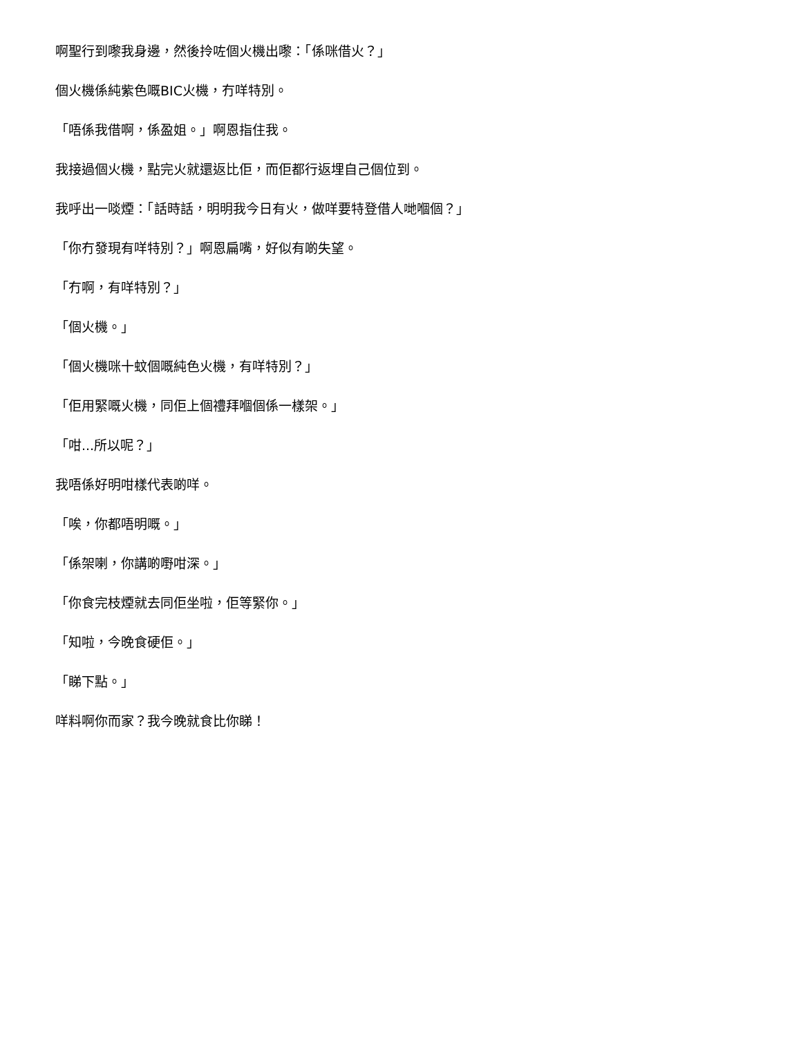啊聖行到嚟我身邊，然後拎咗個火機出嚟：「係咪借火？」
個火機係純紫色嘅BIC火機，冇咩特別。
「唔係我借啊，係盈姐。」啊恩指住我。
我接過個火機，點完火就還返比佢，而佢都行返埋自己個位到。
我呼出一啖煙：「話時話，明明我今日有火，做咩要特登借人哋嗰個？」
「你冇發現有咩特別？」啊恩扁嘴，好似有啲失望。
「冇啊，有咩特別？」
「個火機。」
「個火機咪十蚊個嘅純色火機，有咩特別？」
「佢用緊嘅火機，同佢上個禮拜嗰個係一樣架。」
「咁...所以呢？」
我唔係好明咁樣代表啲咩。
「唉，你都唔明嘅。」
「係架喇，你講啲嘢咁深。」
「你食完枝煙就去同佢坐啦，佢等緊你。」
「知啦，今晚食硬佢。」
「睇下點。」
咩料啊你而家？我今晚就食比你睇！